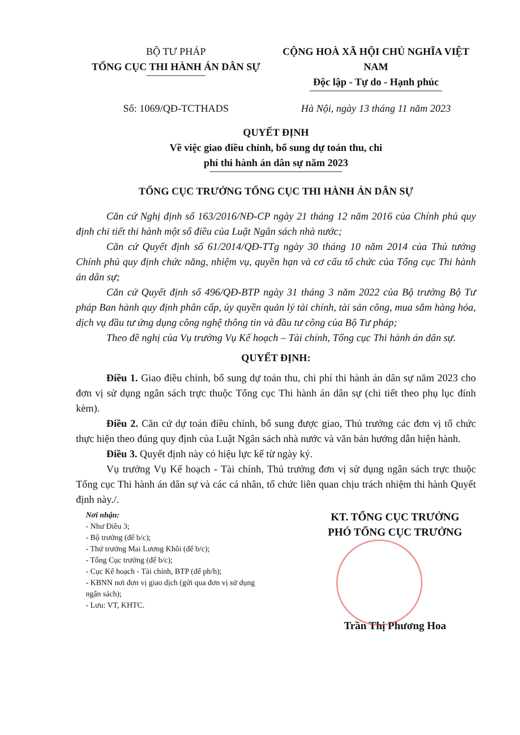BỘ TƯ PHÁP
TỔNG CỤC THI HÀNH ÁN DÂN SỰ
CỘNG HOÀ XÃ HỘI CHỦ NGHĨA VIỆT NAM
Độc lập - Tự do - Hạnh phúc
Số: 1069/QĐ-TCTHADS Hà Nội, ngày 13 tháng 11 năm 2023
QUYẾT ĐỊNH
Về việc giao điều chỉnh, bổ sung dự toán thu, chi
phí thi hành án dân sự năm 2023
TỔNG CỤC TRƯỞNG TỔNG CỤC THI HÀNH ÁN DÂN SỰ
Căn cứ Nghị định số 163/2016/NĐ-CP ngày 21 tháng 12 năm 2016 của Chính phủ quy định chi tiết thi hành một số điều của Luật Ngân sách nhà nước;
Căn cứ Quyết định số 61/2014/QĐ-TTg ngày 30 tháng 10 năm 2014 của Thủ tướng Chính phủ quy định chức năng, nhiệm vụ, quyền hạn và cơ cấu tổ chức của Tổng cục Thi hành án dân sự;
Căn cứ Quyết định số 496/QĐ-BTP ngày 31 tháng 3 năm 2022 của Bộ trưởng Bộ Tư pháp Ban hành quy định phân cấp, ủy quyền quản lý tài chính, tài sản công, mua sắm hàng hóa, dịch vụ đầu tư ứng dụng công nghệ thông tin và đầu tư công của Bộ Tư pháp;
Theo đề nghị của Vụ trưởng Vụ Kế hoạch – Tài chính, Tổng cục Thi hành án dân sự.
QUYẾT ĐỊNH:
Điều 1. Giao điều chỉnh, bổ sung dự toán thu, chi phí thi hành án dân sự năm 2023 cho đơn vị sử dụng ngân sách trực thuộc Tổng cục Thi hành án dân sự (chi tiết theo phụ lục đính kèm).
Điều 2. Căn cứ dự toán điều chỉnh, bổ sung được giao, Thủ trưởng các đơn vị tổ chức thực hiện theo đúng quy định của Luật Ngân sách nhà nước và văn bản hướng dẫn hiện hành.
Điều 3. Quyết định này có hiệu lực kể từ ngày ký.
Vụ trưởng Vụ Kế hoạch - Tài chính, Thủ trưởng đơn vị sử dụng ngân sách trực thuộc Tổng cục Thi hành án dân sự và các cá nhân, tổ chức liên quan chịu trách nhiệm thi hành Quyết định này./.
Nơi nhận:
- Như Điều 3;
- Bộ trưởng (để b/c);
- Thứ trưởng Mai Lương Khôi (để b/c);
- Tổng Cục trưởng (để b/c);
- Cục Kế hoạch - Tài chính, BTP (để ph/h);
- KBNN nơi đơn vị giao dịch (gửi qua đơn vị sử dụng ngân sách);
- Lưu: VT, KHTC.
KT. TỔNG CỤC TRƯỞNG
PHÓ TỔNG CỤC TRƯỞNG
Trần Thị Phương Hoa